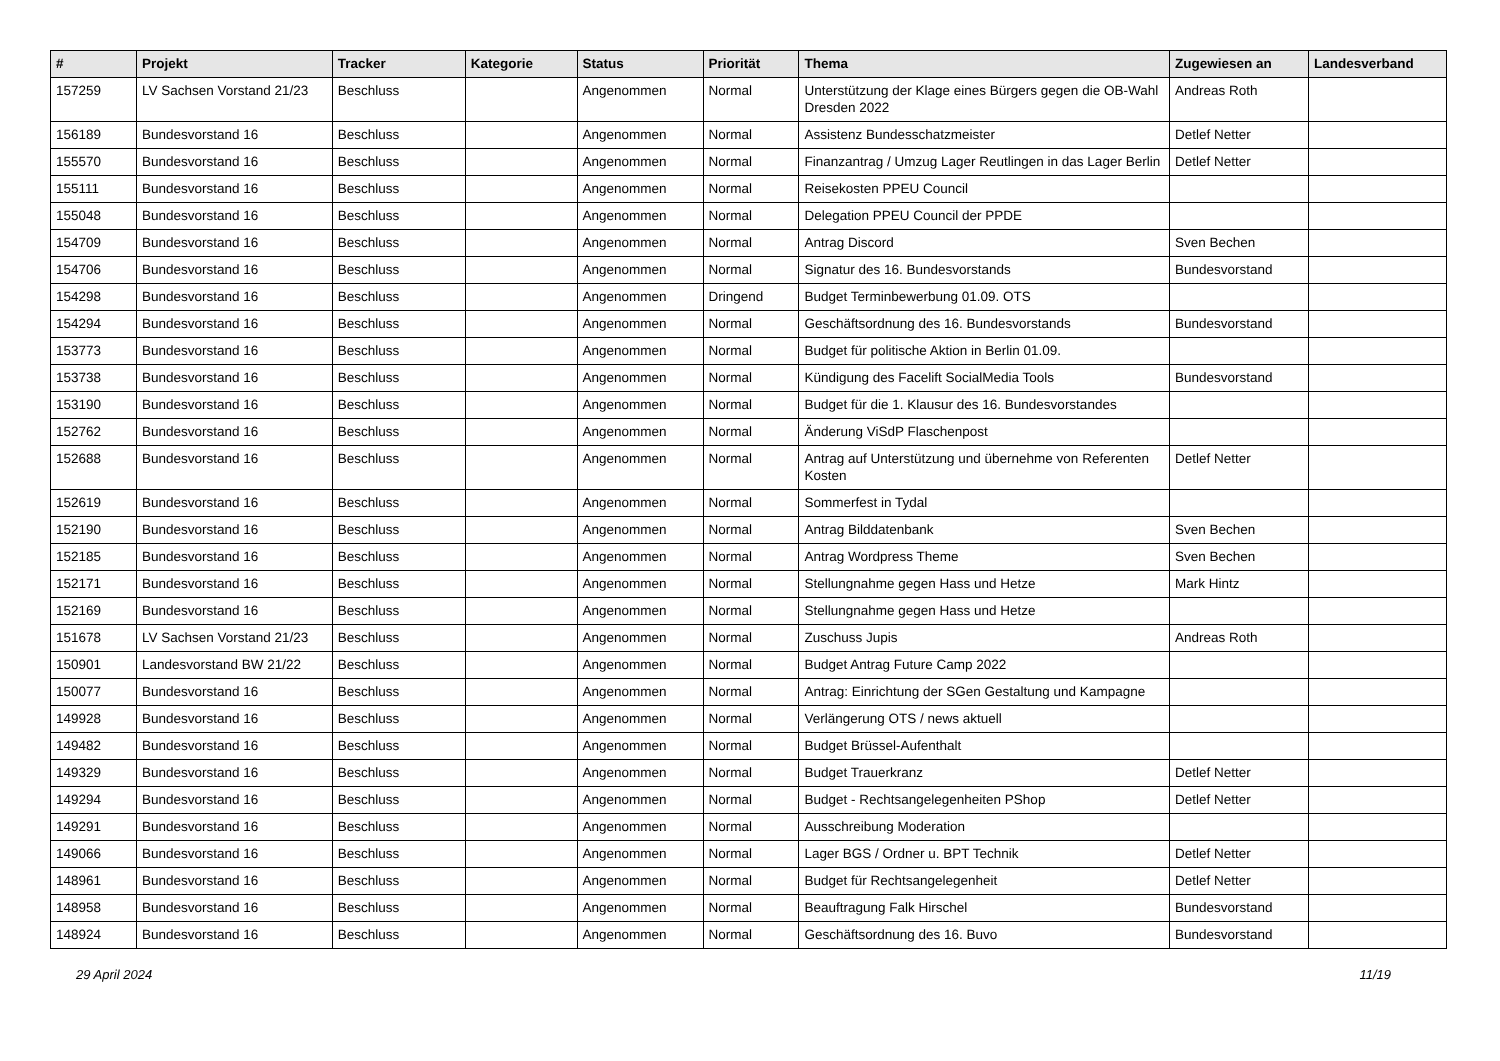| # | Projekt | Tracker | Kategorie | Status | Priorität | Thema | Zugewiesen an | Landesverband |
| --- | --- | --- | --- | --- | --- | --- | --- | --- |
| 157259 | LV Sachsen Vorstand 21/23 | Beschluss | | Angenommen | Normal | Unterstützung der Klage eines Bürgers gegen die OB-Wahl Dresden 2022 | Andreas Roth | |
| 156189 | Bundesvorstand 16 | Beschluss | | Angenommen | Normal | Assistenz Bundesschatzmeister | Detlef Netter | |
| 155570 | Bundesvorstand 16 | Beschluss | | Angenommen | Normal | Finanzantrag / Umzug Lager Reutlingen in das Lager Berlin | Detlef Netter | |
| 155111 | Bundesvorstand 16 | Beschluss | | Angenommen | Normal | Reisekosten PPEU Council | | |
| 155048 | Bundesvorstand 16 | Beschluss | | Angenommen | Normal | Delegation PPEU Council der PPDE | | |
| 154709 | Bundesvorstand 16 | Beschluss | | Angenommen | Normal | Antrag Discord | Sven Bechen | |
| 154706 | Bundesvorstand 16 | Beschluss | | Angenommen | Normal | Signatur des 16. Bundesvorstands | Bundesvorstand | |
| 154298 | Bundesvorstand 16 | Beschluss | | Angenommen | Dringend | Budget Terminbewerbung 01.09. OTS | | |
| 154294 | Bundesvorstand 16 | Beschluss | | Angenommen | Normal | Geschäftsordnung des 16. Bundesvorstands | Bundesvorstand | |
| 153773 | Bundesvorstand 16 | Beschluss | | Angenommen | Normal | Budget für politische Aktion in Berlin 01.09. | | |
| 153738 | Bundesvorstand 16 | Beschluss | | Angenommen | Normal | Kündigung des Facelift SocialMedia Tools | Bundesvorstand | |
| 153190 | Bundesvorstand 16 | Beschluss | | Angenommen | Normal | Budget für die 1. Klausur des 16. Bundesvorstandes | | |
| 152762 | Bundesvorstand 16 | Beschluss | | Angenommen | Normal | Änderung ViSdP Flaschenpost | | |
| 152688 | Bundesvorstand 16 | Beschluss | | Angenommen | Normal | Antrag auf Unterstützung und übernehme von Referenten Kosten | Detlef Netter | |
| 152619 | Bundesvorstand 16 | Beschluss | | Angenommen | Normal | Sommerfest in Tydal | | |
| 152190 | Bundesvorstand 16 | Beschluss | | Angenommen | Normal | Antrag Bilddatenbank | Sven Bechen | |
| 152185 | Bundesvorstand 16 | Beschluss | | Angenommen | Normal | Antrag Wordpress Theme | Sven Bechen | |
| 152171 | Bundesvorstand 16 | Beschluss | | Angenommen | Normal | Stellungnahme gegen Hass und Hetze | Mark Hintz | |
| 152169 | Bundesvorstand 16 | Beschluss | | Angenommen | Normal | Stellungnahme gegen Hass und Hetze | | |
| 151678 | LV Sachsen Vorstand 21/23 | Beschluss | | Angenommen | Normal | Zuschuss Jupis | Andreas Roth | |
| 150901 | Landesvorstand BW 21/22 | Beschluss | | Angenommen | Normal | Budget Antrag Future Camp 2022 | | |
| 150077 | Bundesvorstand 16 | Beschluss | | Angenommen | Normal | Antrag: Einrichtung der SGen Gestaltung und Kampagne | | |
| 149928 | Bundesvorstand 16 | Beschluss | | Angenommen | Normal | Verlängerung OTS / news aktuell | | |
| 149482 | Bundesvorstand 16 | Beschluss | | Angenommen | Normal | Budget Brüssel-Aufenthalt | | |
| 149329 | Bundesvorstand 16 | Beschluss | | Angenommen | Normal | Budget Trauerkranz | Detlef Netter | |
| 149294 | Bundesvorstand 16 | Beschluss | | Angenommen | Normal | Budget - Rechtsangelegenheiten PShop | Detlef Netter | |
| 149291 | Bundesvorstand 16 | Beschluss | | Angenommen | Normal | Ausschreibung Moderation | | |
| 149066 | Bundesvorstand 16 | Beschluss | | Angenommen | Normal | Lager BGS / Ordner u. BPT Technik | Detlef Netter | |
| 148961 | Bundesvorstand 16 | Beschluss | | Angenommen | Normal | Budget für Rechtsangelegenheit | Detlef Netter | |
| 148958 | Bundesvorstand 16 | Beschluss | | Angenommen | Normal | Beauftragung Falk Hirschel | Bundesvorstand | |
| 148924 | Bundesvorstand 16 | Beschluss | | Angenommen | Normal | Geschäftsordnung des 16. Buvo | Bundesvorstand | |
29 April 2024 11/19